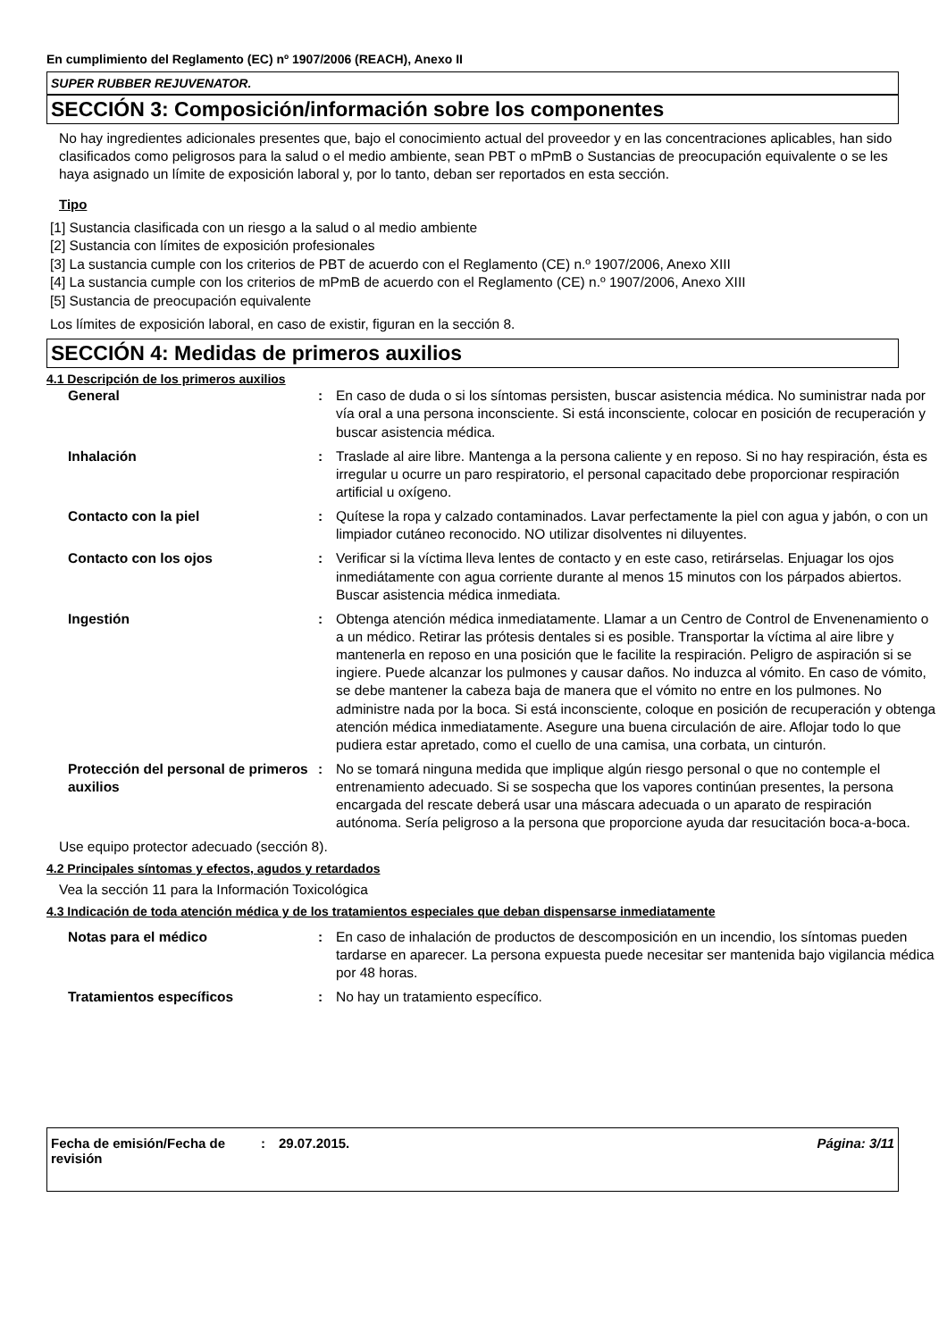En cumplimiento del Reglamento (EC) nº 1907/2006 (REACH), Anexo II
SUPER RUBBER REJUVENATOR.
SECCIÓN 3: Composición/información sobre los componentes
No hay ingredientes adicionales presentes que, bajo el conocimiento actual del proveedor y en las concentraciones aplicables, han sido clasificados como peligrosos para la salud o el medio ambiente, sean PBT o mPmB o Sustancias de preocupación equivalente o se les haya asignado un límite de exposición laboral y, por lo tanto, deban ser reportados en esta sección.
Tipo
[1] Sustancia clasificada con un riesgo a la salud o al medio ambiente
[2] Sustancia con límites de exposición profesionales
[3] La sustancia cumple con los criterios de PBT de acuerdo con el Reglamento (CE) n.º 1907/2006, Anexo XIII
[4] La sustancia cumple con los criterios de mPmB de acuerdo con el Reglamento (CE) n.º 1907/2006, Anexo XIII
[5] Sustancia de preocupación equivalente
Los límites de exposición laboral, en caso de existir, figuran en la sección 8.
SECCIÓN 4: Medidas de primeros auxilios
4.1 Descripción de los primeros auxilios
| General | : | En caso de duda o si los síntomas persisten, buscar asistencia médica. No suministrar nada por vía oral a una persona inconsciente. Si está inconsciente, colocar en posición de recuperación y buscar asistencia médica. |
| Inhalación | : | Traslade al aire libre. Mantenga a la persona caliente y en reposo. Si no hay respiración, ésta es irregular u ocurre un paro respiratorio, el personal capacitado debe proporcionar respiración artificial u oxígeno. |
| Contacto con la piel | : | Quítese la ropa y calzado contaminados. Lavar perfectamente la piel con agua y jabón, o con un limpiador cutáneo reconocido. NO utilizar disolventes ni diluyentes. |
| Contacto con los ojos | : | Verificar si la víctima lleva lentes de contacto y en este caso, retirárselas. Enjuagar los ojos inmediátamente con agua corriente durante al menos 15 minutos con los párpados abiertos. Buscar asistencia médica inmediata. |
| Ingestión | : | Obtenga atención médica inmediatamente. Llamar a un Centro de Control de Envenenamiento o a un médico. Retirar las prótesis dentales si es posible. Transportar la víctima al aire libre y mantenerla en reposo en una posición que le facilite la respiración. Peligro de aspiración si se ingiere. Puede alcanzar los pulmones y causar daños. No induzca al vómito. En caso de vómito, se debe mantener la cabeza baja de manera que el vómito no entre en los pulmones. No administre nada por la boca. Si está inconsciente, coloque en posición de recuperación y obtenga atención médica inmediatamente. Asegure una buena circulación de aire. Aflojar todo lo que pudiera estar apretado, como el cuello de una camisa, una corbata, un cinturón. |
| Protección del personal de primeros auxilios | : | No se tomará ninguna medida que implique algún riesgo personal o que no contemple el entrenamiento adecuado. Si se sospecha que los vapores continúan presentes, la persona encargada del rescate deberá usar una máscara adecuada o un aparato de respiración autónoma. Sería peligroso a la persona que proporcione ayuda dar resucitación boca-a-boca. |
Use equipo protector adecuado (sección 8).
4.2 Principales síntomas y efectos, agudos y retardados
Vea la sección 11 para la Información Toxicológica
4.3 Indicación de toda atención médica y de los tratamientos especiales que deban dispensarse inmediatamente
| Notas para el médico | : | En caso de inhalación de productos de descomposición en un incendio, los síntomas pueden tardarse en aparecer. La persona expuesta puede necesitar ser mantenida bajo vigilancia médica por 48 horas. |
| Tratamientos específicos | : | No hay un tratamiento específico. |
Fecha de emisión/Fecha de revisión
: 29.07.2015. Página: 3/11